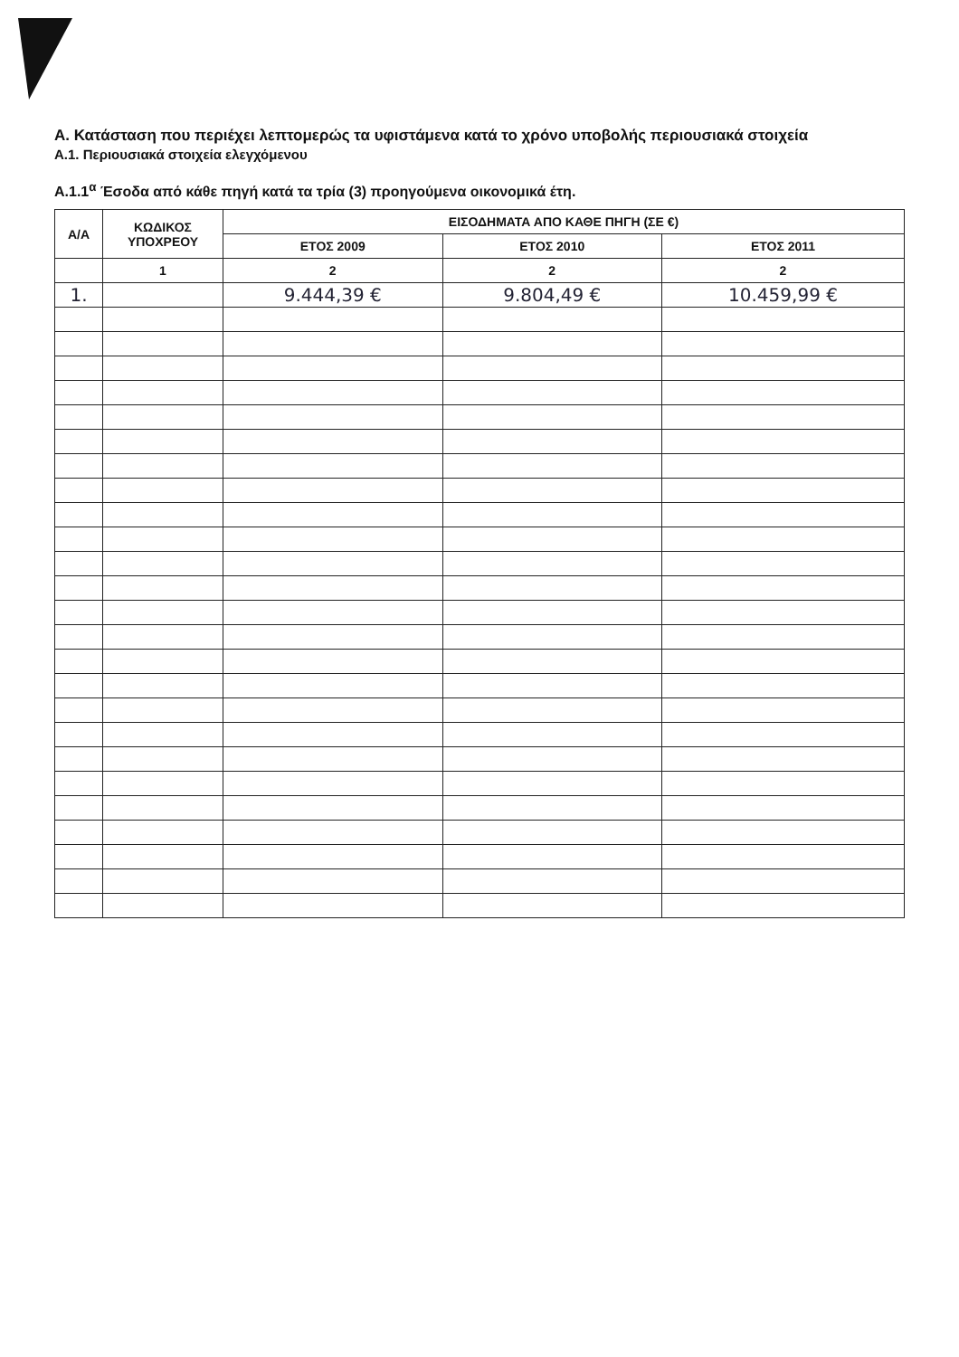Α. Κατάσταση που περιέχει λεπτομερώς τα υφιστάμενα κατά το χρόνο υποβολής περιουσιακά στοιχεία
Α.1. Περιουσιακά στοιχεία ελεγχόμενου
Α.1.1<sup>α</sup> Έσοδα από κάθε πηγή κατά τα τρία (3) προηγούμενα οικονομικά έτη.
| Α/Α | ΚΩΔΙΚΟΣ ΥΠΟΧΡΕΟΥ | ΕΙΣΟΔΗΜΑΤΑ ΑΠΟ ΚΑΘΕ ΠΗΓΗ (ΣΕ €) | | |
| --- | --- | --- | --- | --- |
| | | ΕΤΟΣ 2009 | ΕΤΟΣ 2010 | ΕΤΟΣ 2011 |
| | 1 | 2 | 2 | 2 |
| 1. | | 9.444,39 € | 9.804,49 € | 10.459,99 € |